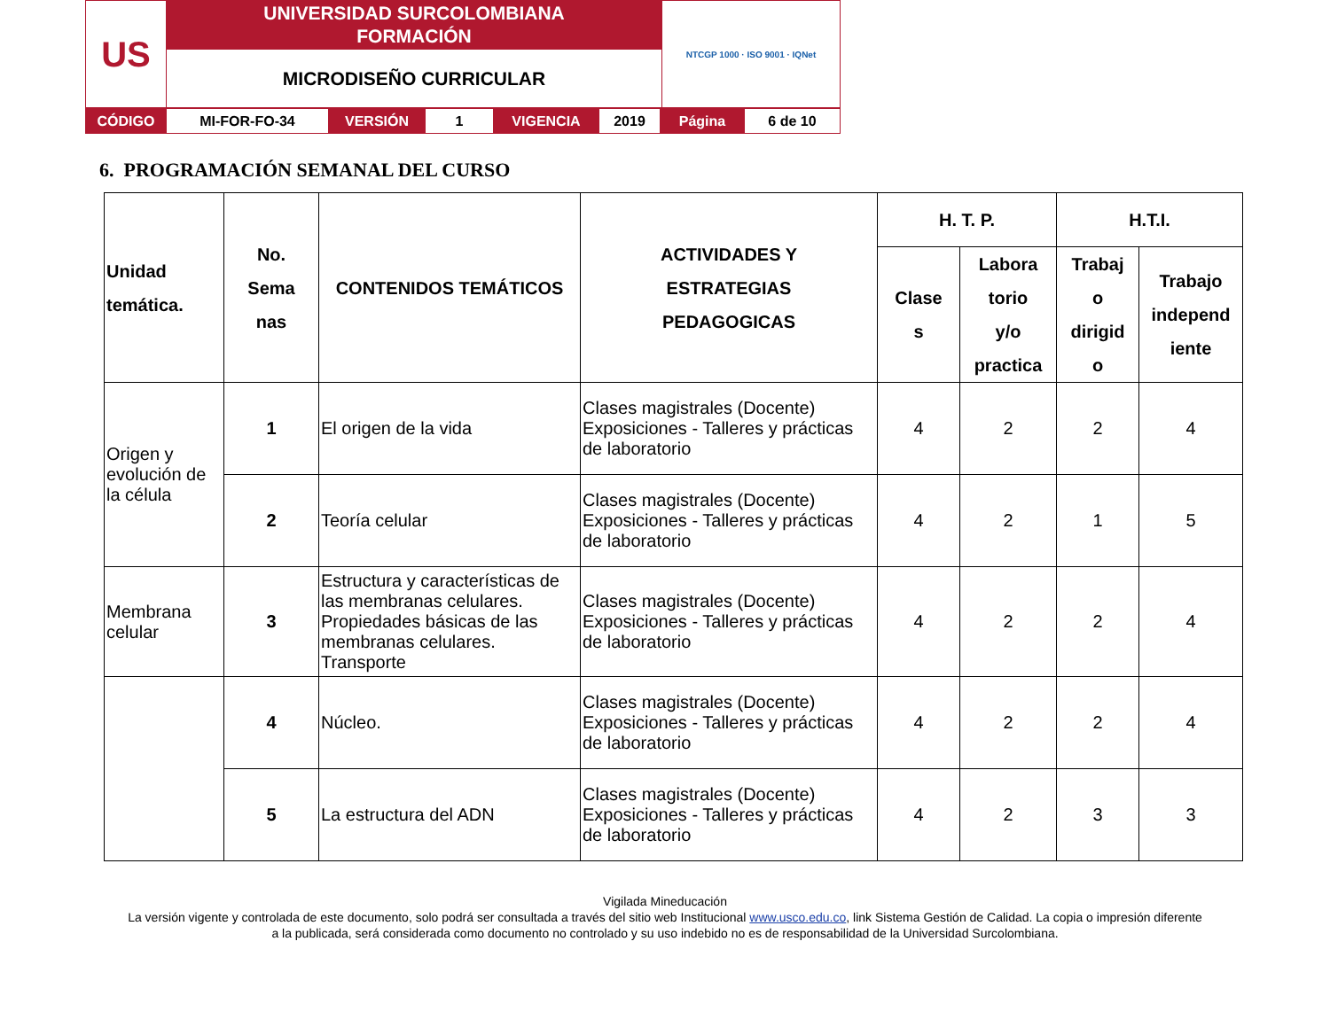| US | UNIVERSIDAD SURCOLOMBIANA FORMACIÓN | NTCGP 1000 · ISO 9001 · IQNet |
| | MICRODISEÑO CURRICULAR | |
| CÓDIGO | MI-FOR-FO-34 | VERSIÓN | 1 | VIGENCIA | 2019 | Página | 6 de 10 |
6. PROGRAMACIÓN SEMANAL DEL CURSO
| Unidad temática. | No. Sema nas | CONTENIDOS TEMÁTICOS | ACTIVIDADES Y ESTRATEGIAS PEDAGOGICAS | H. T. P. | | H.T.I. | |
| --- | --- | --- | --- | --- | --- | --- | --- |
| | | | | Clase s | Labora torio y/o practica | Trabaj o dirigid o | Trabajo independ iente |
| Origen y evolución de la célula | 1 | El origen de la vida | Clases magistrales (Docente) Exposiciones - Talleres y prácticas de laboratorio | 4 | 2 | 2 | 4 |
| | 2 | Teoría celular | Clases magistrales (Docente) Exposiciones - Talleres y prácticas de laboratorio | 4 | 2 | 1 | 5 |
| Membrana celular | 3 | Estructura y características de las membranas celulares. Propiedades básicas de las membranas celulares. Transporte | Clases magistrales (Docente) Exposiciones - Talleres y prácticas de laboratorio | 4 | 2 | 2 | 4 |
| | 4 | Núcleo. | Clases magistrales (Docente) Exposiciones - Talleres y prácticas de laboratorio | 4 | 2 | 2 | 4 |
| | 5 | La estructura del ADN | Clases magistrales (Docente) Exposiciones - Talleres y prácticas de laboratorio | 4 | 2 | 3 | 3 |
Vigilada Mineducación
La versión vigente y controlada de este documento, solo podrá ser consultada a través del sitio web Institucional www.usco.edu.co, link Sistema Gestión de Calidad. La copia o impresión diferente
a la publicada, será considerada como documento no controlado y su uso indebido no es de responsabilidad de la Universidad Surcolombiana.